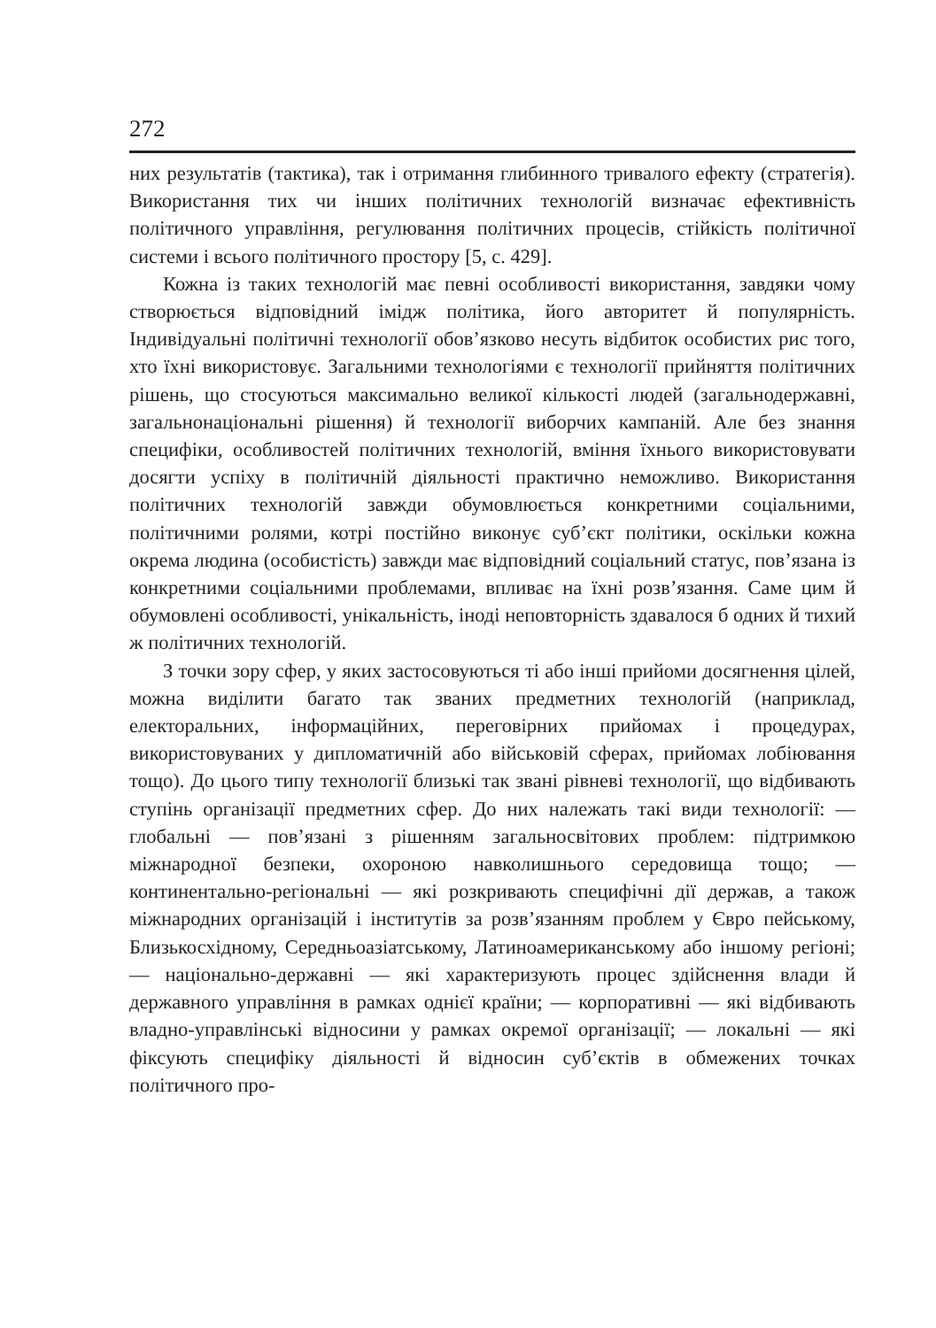272
них результатів (тактика), так і отримання глибинного тривалого ефекту (стратегія). Використання тих чи інших політичних технологій визначає ефективність політичного управління, регулювання політичних процесів, стійкість політичної системи і всього політичного простору [5, с. 429].
Кожна із таких технологій має певні особливості використання, завдяки чому створюється відповідний імідж політика, його авторитет й популярність. Індивідуальні політичні технології обов’язково несуть відбиток особистих рис того, хто їхні використовує. Загальними технологіями є технології прийняття політичних рішень, що стосуються максимально великої кількості людей (загальнодержавні, загальнонаціональні рішення) й технології виборчих кампаній. Але без знання специфіки, особливостей політичних технологій, вміння їхнього використовувати досягти успіху в політичній діяльності практично неможливо. Використання політичних технологій завжди обумовлюється конкретними соціальними, політичними ролями, котрі постійно виконує суб’єкт політики, оскільки кожна окрема людина (особистість) завжди має відповідний соціальний статус, пов’язана із конкретними соціальними проблемами, впливає на їхні розв’язання. Саме цим й обумовлені особливості, унікальність, іноді неповторність здавалося б одних й тихий ж політичних технологій.
З точки зору сфер, у яких застосовуються ті або інші прийоми досягнення цілей, можна виділити багато так званих предметних технологій (наприклад, електоральних, інформаційних, переговірних прийомах і процедурах, використовуваних у дипломатичній або військовій сферах, прийомах лобіювання тощо). До цього типу технології близькі так звані рівневі технології, що відбивають ступінь організації предметних сфер. До них належать такі види технології: — глобальні — пов’язані з рішенням загальносвітових проблем: підтримкою міжнародної безпеки, охороною навколишнього середовища тощо; — континентально-регіональні — які розкривають специфічні дії держав, а також міжнародних організацій і інститутів за розв’язанням проблем у Євро пейському, Близькосхідному, Середньоазіатському, Латиноамериканському або іншому регіоні; — національно-державні — які характеризують процес здійснення влади й державного управління в рамках однієї країни; — корпоративні — які відбивають владно-управлінські відносини у рамках окремої організації; — локальні — які фіксують специфіку діяльності й відносин суб’єктів в обмежених точках політичного про-